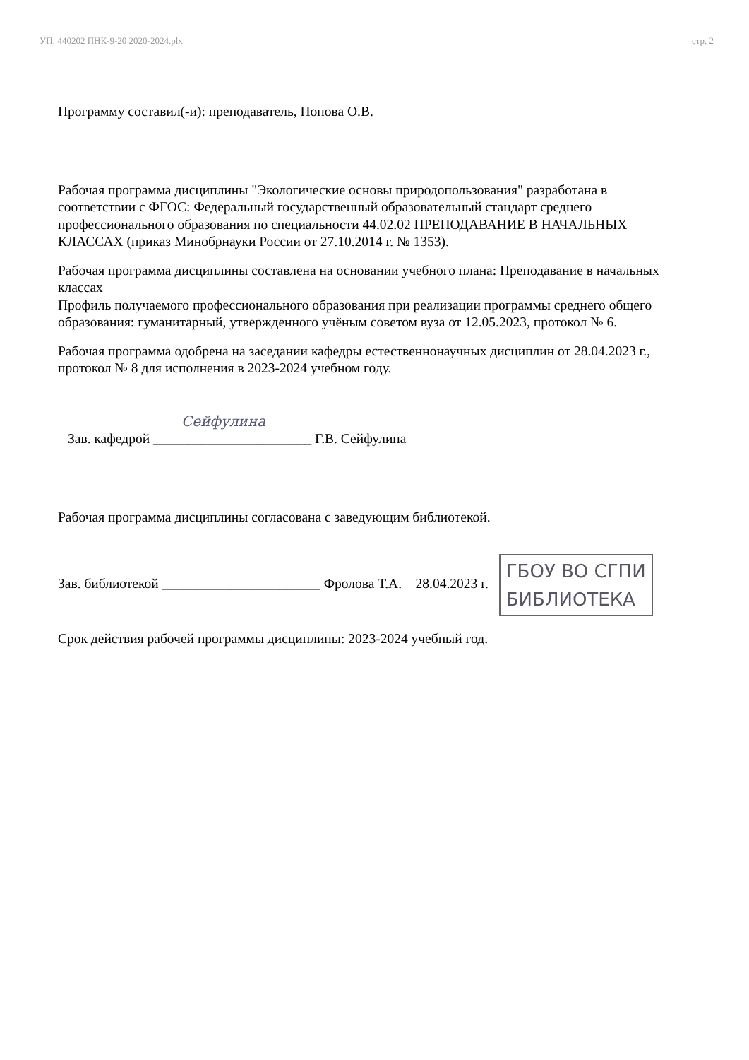УП: 440202 ПНК-9-20 2020-2024.plx стр. 2
Программу составил(-и): преподаватель, Попова О.В.
Рабочая программа дисциплины "Экологические основы природопользования" разработана в соответствии с ФГОС: Федеральный государственный образовательный стандарт среднего профессионального образования по специальности 44.02.02 ПРЕПОДАВАНИЕ В НАЧАЛЬНЫХ КЛАССАХ (приказ Минобрнауки России от 27.10.2014 г. № 1353).
Рабочая программа дисциплины составлена на основании учебного плана: Преподавание в начальных классах
Профиль получаемого профессионального образования при реализации программы среднего общего образования: гуманитарный, утвержденного учёным советом вуза от 12.05.2023, протокол № 6.
Рабочая программа одобрена на заседании кафедры естественнонаучных дисциплин от 28.04.2023 г., протокол № 8 для исполнения в 2023-2024 учебном году.
Сейфулина
Зав. кафедрой _______________________ Г.В. Сейфулина
Рабочая программа дисциплины согласована с заведующим библиотекой.
Зав. библиотекой _______________________ Фролова Т.А. 28.04.2023 г. ГБОУ ВО СГПИ
БИБЛИОТЕКА
Срок действия рабочей программы дисциплины: 2023-2024 учебный год.